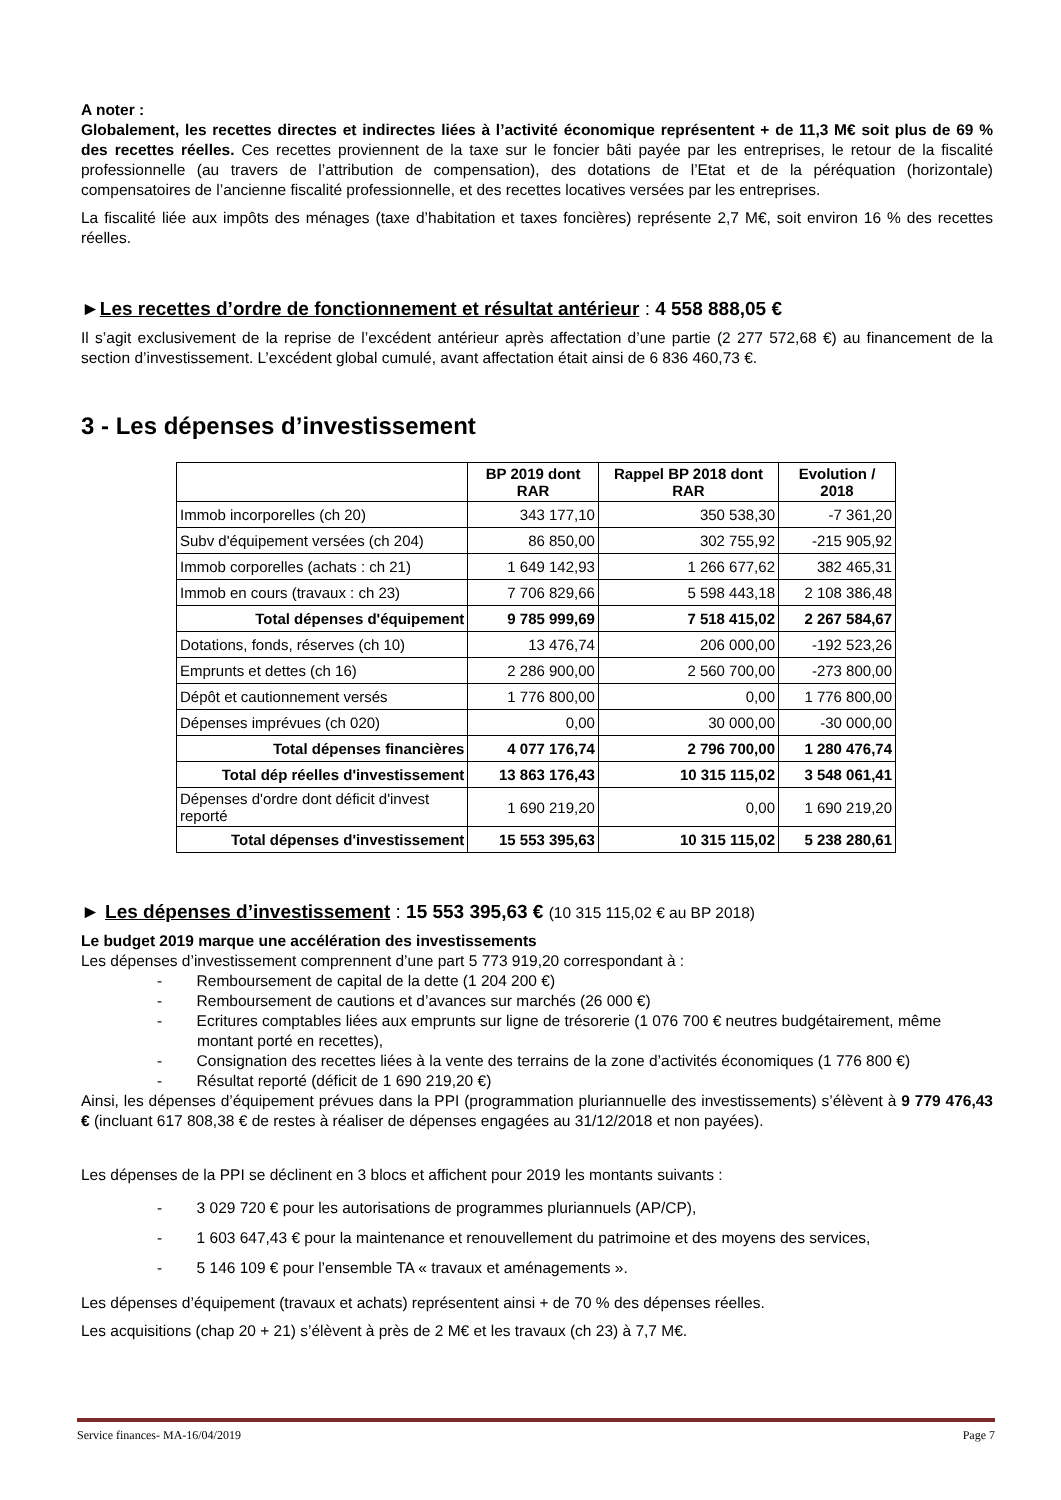A noter :
Globalement, les recettes directes et indirectes liées à l’activité économique représentent + de 11,3 M€ soit plus de 69 % des recettes réelles. Ces recettes proviennent de la taxe sur le foncier bâti payée par les entreprises, le retour de la fiscalité professionnelle (au travers de l’attribution de compensation), des dotations de l’Etat et de la péréquation (horizontale) compensatoires de l’ancienne fiscalité professionnelle, et des recettes locatives versées par les entreprises.
La fiscalité liée aux impôts des ménages (taxe d’habitation et taxes foncières) représente 2,7 M€, soit environ 16 % des recettes réelles.
►Les recettes d’ordre de fonctionnement et résultat antérieur : 4 558 888,05 €
Il s’agit exclusivement de la reprise de l’excédent antérieur après affectation d’une partie (2 277 572,68 €) au financement de la section d’investissement. L’excédent global cumulé, avant affectation était ainsi de 6 836 460,73 €.
3 - Les dépenses d’investissement
| | BP 2019 dont RAR | Rappel BP 2018 dont RAR | Evolution / 2018 |
| --- | --- | --- | --- |
| Immob incorporelles (ch 20) | 343 177,10 | 350 538,30 | -7 361,20 |
| Subv d'équipement versées (ch 204) | 86 850,00 | 302 755,92 | -215 905,92 |
| Immob corporelles (achats : ch 21) | 1 649 142,93 | 1 266 677,62 | 382 465,31 |
| Immob en cours (travaux : ch 23) | 7 706 829,66 | 5 598 443,18 | 2 108 386,48 |
| Total dépenses d'équipement | 9 785 999,69 | 7 518 415,02 | 2 267 584,67 |
| Dotations, fonds, réserves (ch 10) | 13 476,74 | 206 000,00 | -192 523,26 |
| Emprunts et dettes (ch 16) | 2 286 900,00 | 2 560 700,00 | -273 800,00 |
| Dépôt et cautionnement versés | 1 776 800,00 | 0,00 | 1 776 800,00 |
| Dépenses imprévues (ch 020) | 0,00 | 30 000,00 | -30 000,00 |
| Total dépenses financières | 4 077 176,74 | 2 796 700,00 | 1 280 476,74 |
| Total dép réelles d'investissement | 13 863 176,43 | 10 315 115,02 | 3 548 061,41 |
| Dépenses d'ordre dont déficit d'invest reporté | 1 690 219,20 | 0,00 | 1 690 219,20 |
| Total dépenses d'investissement | 15 553 395,63 | 10 315 115,02 | 5 238 280,61 |
► Les dépenses d’investissement : 15 553 395,63 € (10 315 115,02 € au BP 2018)
Le budget 2019 marque une accélération des investissements
Les dépenses d’investissement comprennent d’une part 5 773 919,20 correspondant à :
- Remboursement de capital de la dette (1 204 200 €)
- Remboursement de cautions et d’avances sur marchés (26 000 €)
- Ecritures comptables liées aux emprunts sur ligne de trésorerie (1 076 700 € neutres budgétairement, même montant porté en recettes),
- Consignation des recettes liées à la vente des terrains de la zone d’activités économiques (1 776 800 €)
- Résultat reporté (déficit de 1 690 219,20 €)
Ainsi, les dépenses d’équipement prévues dans la PPI (programmation pluriannuelle des investissements) s’élèvent à 9 779 476,43 € (incluant 617 808,38 € de restes à réaliser de dépenses engagées au 31/12/2018 et non payées).
Les dépenses de la PPI se déclinent en 3 blocs et affichent pour 2019 les montants suivants :
- 3 029 720 € pour les autorisations de programmes pluriannuels (AP/CP),
- 1 603 647,43 € pour la maintenance et renouvellement du patrimoine et des moyens des services,
- 5 146 109 € pour l’ensemble TA « travaux et aménagements ».
Les dépenses d’équipement (travaux et achats) représentent ainsi + de 70 % des dépenses réelles.
Les acquisitions (chap 20 + 21) s’élèvent à près de 2 M€ et les travaux (ch 23) à 7,7 M€.
Service finances- MA-16/04/2019 Page 7